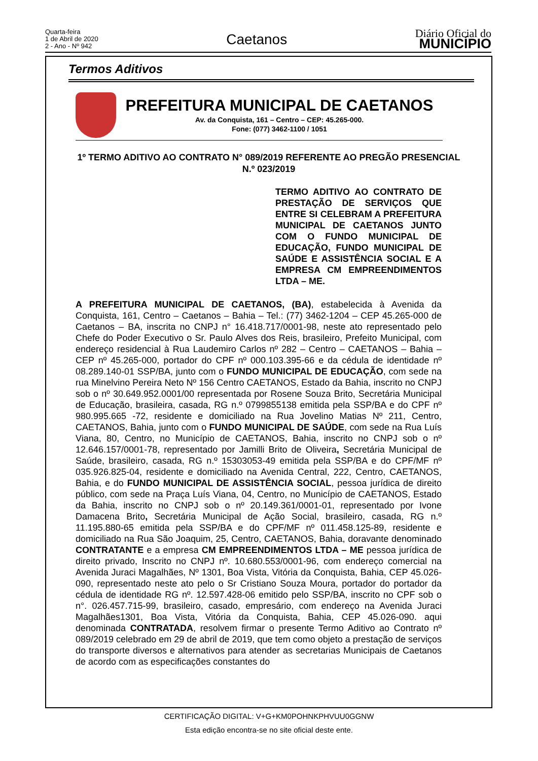Quarta-feira
1 de Abril de 2020
2 - Ano - Nº 942
Caetanos
Diário Oficial do
MUNICÍPIO
Termos Aditivos
PREFEITURA MUNICIPAL DE CAETANOS
Av. da Conquista, 161 – Centro – CEP: 45.265-000.
Fone: (077) 3462-1100 / 1051
1º TERMO ADITIVO AO CONTRATO N° 089/2019 REFERENTE AO PREGÃO PRESENCIAL N.º 023/2019
TERMO ADITIVO AO CONTRATO DE PRESTAÇÃO DE SERVIÇOS QUE ENTRE SI CELEBRAM A PREFEITURA MUNICIPAL DE CAETANOS JUNTO COM O FUNDO MUNICIPAL DE EDUCAÇÃO, FUNDO MUNICIPAL DE SAÚDE E ASSISTÊNCIA SOCIAL E A EMPRESA CM EMPREENDIMENTOS LTDA – ME.
A PREFEITURA MUNICIPAL DE CAETANOS, (BA), estabelecida à Avenida da Conquista, 161, Centro – Caetanos – Bahia – Tel.: (77) 3462-1204 – CEP 45.265-000 de Caetanos – BA, inscrita no CNPJ n° 16.418.717/0001-98, neste ato representado pelo Chefe do Poder Executivo o Sr. Paulo Alves dos Reis, brasileiro, Prefeito Municipal, com endereço residencial à Rua Laudemiro Carlos nº 282 – Centro – CAETANOS – Bahia – CEP nº 45.265-000, portador do CPF nº 000.103.395-66 e da cédula de identidade nº 08.289.140-01 SSP/BA, junto com o FUNDO MUNICIPAL DE EDUCAÇÃO, com sede na rua Minelvino Pereira Neto Nº 156 Centro CAETANOS, Estado da Bahia, inscrito no CNPJ sob o nº 30.649.952.0001/00 representada por Rosene Souza Brito, Secretária Municipal de Educação, brasileira, casada, RG n.º 0799855138 emitida pela SSP/BA e do CPF nº 980.995.665 -72, residente e domiciliado na Rua Jovelino Matias Nº 211, Centro, CAETANOS, Bahia, junto com o FUNDO MUNICIPAL DE SAÚDE, com sede na Rua Luís Viana, 80, Centro, no Município de CAETANOS, Bahia, inscrito no CNPJ sob o nº 12.646.157/0001-78, representado por Jamilli Brito de Oliveira, Secretária Municipal de Saúde, brasileiro, casada, RG n.º 15303053-49 emitida pela SSP/BA e do CPF/MF nº 035.926.825-04, residente e domiciliado na Avenida Central, 222, Centro, CAETANOS, Bahia, e do FUNDO MUNICIPAL DE ASSISTÊNCIA SOCIAL, pessoa jurídica de direito público, com sede na Praça Luís Viana, 04, Centro, no Município de CAETANOS, Estado da Bahia, inscrito no CNPJ sob o nº 20.149.361/0001-01, representado por Ivone Damacena Brito, Secretária Municipal de Ação Social, brasileiro, casada, RG n.º 11.195.880-65 emitida pela SSP/BA e do CPF/MF nº 011.458.125-89, residente e domiciliado na Rua São Joaquim, 25, Centro, CAETANOS, Bahia, doravante denominado CONTRATANTE e a empresa CM EMPREENDIMENTOS LTDA – ME pessoa jurídica de direito privado, Inscrito no CNPJ nº. 10.680.553/0001-96, com endereço comercial na Avenida Juraci Magalhães, Nº 1301, Boa Vista, Vitória da Conquista, Bahia, CEP 45.026-090, representado neste ato pelo o Sr Cristiano Souza Moura, portador do portador da cédula de identidade RG nº. 12.597.428-06 emitido pelo SSP/BA, inscrito no CPF sob o n°. 026.457.715-99, brasileiro, casado, empresário, com endereço na Avenida Juraci Magalhães1301, Boa Vista, Vitória da Conquista, Bahia, CEP 45.026-090. aqui denominada CONTRATADA, resolvem firmar o presente Termo Aditivo ao Contrato nº 089/2019 celebrado em 29 de abril de 2019, que tem como objeto a prestação de serviços do transporte diversos e alternativos para atender as secretarias Municipais de Caetanos de acordo com as especificações constantes do
CERTIFICAÇÃO DIGITAL: V+G+KM0POHNKPHVUU0GGNW
Esta edição encontra-se no site oficial deste ente.